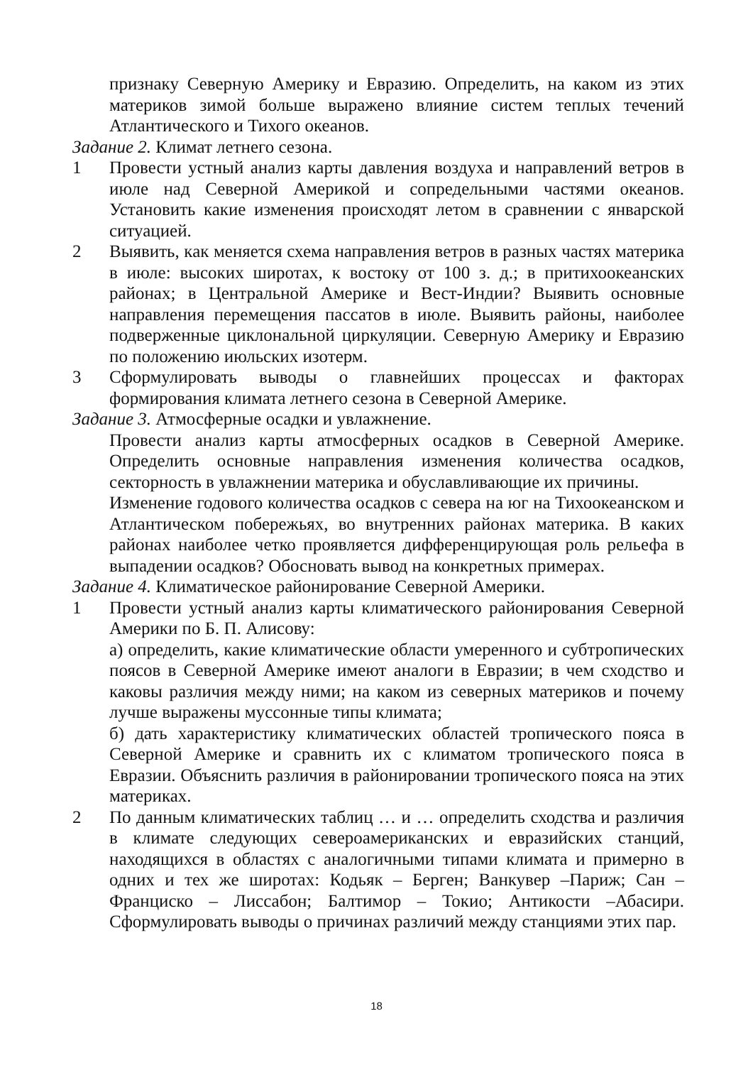признаку Северную Америку и Евразию. Определить, на каком из этих материков зимой больше выражено влияние систем теплых течений Атлантического и Тихого океанов.
Задание 2. Климат летнего сезона.
1 Провести устный анализ карты давления воздуха и направлений ветров в июле над Северной Америкой и сопредельными частями океанов. Установить какие изменения происходят летом в сравнении с январской ситуацией.
2 Выявить, как меняется схема направления ветров в разных частях материка в июле: высоких широтах, к востоку от 100 з. д.; в притихоокеанских районах; в Центральной Америке и Вест-Индии? Выявить основные направления перемещения пассатов в июле. Выявить районы, наиболее подверженные циклональной циркуляции. Северную Америку и Евразию по положению июльских изотерм.
3 Сформулировать выводы о главнейших процессах и факторах формирования климата летнего сезона в Северной Америке.
Задание 3. Атмосферные осадки и увлажнение.
Провести анализ карты атмосферных осадков в Северной Америке. Определить основные направления изменения количества осадков, секторность в увлажнении материка и обуславливающие их причины.
Изменение годового количества осадков с севера на юг на Тихоокеанском и Атлантическом побережьях, во внутренних районах материка. В каких районах наиболее четко проявляется дифференцирующая роль рельефа в выпадении осадков? Обосновать вывод на конкретных примерах.
Задание 4. Климатическое районирование Северной Америки.
1 Провести устный анализ карты климатического районирования Северной Америки по Б. П. Алисову:
а) определить, какие климатические области умеренного и субтропических поясов в Северной Америке имеют аналоги в Евразии; в чем сходство и каковы различия между ними; на каком из северных материков и почему лучше выражены муссонные типы климата;
б) дать характеристику климатических областей тропического пояса в Северной Америке и сравнить их с климатом тропического пояса в Евразии. Объяснить различия в районировании тропического пояса на этих материках.
2 По данным климатических таблиц … и … определить сходства и различия в климате следующих североамериканских и евразийских станций, находящихся в областях с аналогичными типами климата и примерно в одних и тех же широтах: Кодьяк – Берген; Ванкувер –Париж; Сан – Франциско – Лиссабон; Балтимор – Токио; Антикости –Абасири. Сформулировать выводы о причинах различий между станциями этих пар.
18